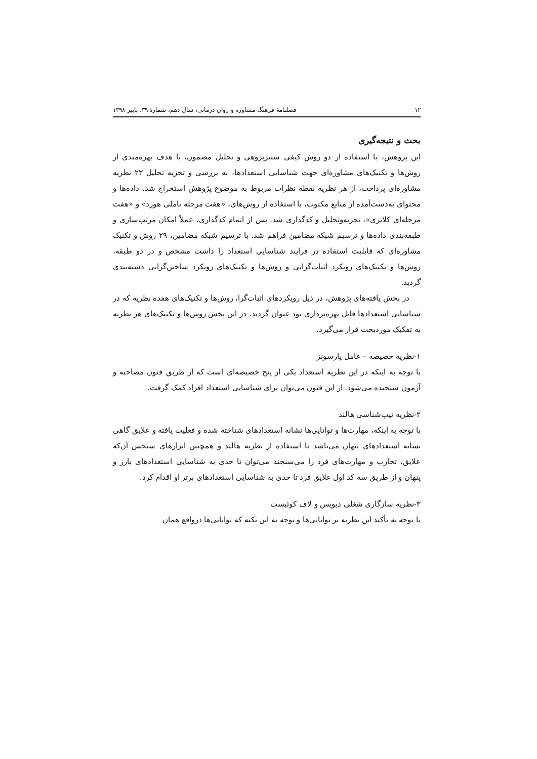۱۲ فصلنامهٔ فرهنگ مشاوره و روان درمانی، سال دهم، شمارهٔ ۳۹، پاییز ۱۳۹۸
بحث و نتیجه‌گیری
این پژوهش، با استفاده از دو روش کیفی سنتزپژوهی و تحلیل مضمون، با هدف بهره‌مندی از روش‌ها و تکنیک‌های مشاوره‌ای جهت شناسایی استعدادها، به بررسی و تجزیه تحلیل ۲۳ نظریه مشاوره‌ای پرداخت، از هر نظریه نقطه نظرات مربوط به موضوع پژوهش استخراج شد. داده‌ها و محتوای به‌دست‌آمده از منابع مکتوب، با استفاده از روش‌های، «هفت مرحله تاملی هورد» و «هفت مرحله‌ای کلایزی»، تجزیه‌وتحلیل و کدگذاری شد. پس از اتمام کدگذاری، عملاً امکان مرتب‌سازی و طبقه‌بندی داده‌ها و ترسیم شبکه مضامین فراهم شد. با ترسیم شبکه مضامین، ۲۹ روش و تکنیک مشاوره‌ای که قابلیت استفاده در فرایند شناسایی استعداد را داشت مشخص و در دو طبقه، روش‌ها و تکنیک‌های رویکرد اثبات‌گرایی و روش‌ها و تکنیک‌های رویکرد ساختن‌گرایی دسته‌بندی گردید.
در بخش یافته‌های پژوهش، در ذیل رویکردهای اثبات‌گرا، روش‌ها و تکنیک‌های هفده نظریه که در شناسایی استعدادها قابل بهره‌برداری بود عنوان گردید. در این بخش روش‌ها و تکنیک‌های هر نظریه به تفکیک موردبحث قرار می‌گیرد.
۱-نظریه خصیصه – عامل پارسونز
با توجه به اینکه در این نظریه استعداد یکی از پنج خصیصه‌ای است که از طریق فنون مصاحبه و آزمون سنجیده می‌شود. از این فنون می‌توان برای شناسایی استعداد افراد کمک گرفت.
۲-نظریه تیپ‌شناسی هالند
با توجه به اینکه، مهارت‌ها و توانایی‌ها نشانه استعدادهای شناخته شده و فعلیت یافته و علایق گاهی نشانه استعدادهای پنهان می‌باشد با استفاده از نظریه هالند و همچنین ابزارهای سنجش آن‌که علایق، تجارب و مهارت‌های فرد را می‌سنجند می‌توان تا حدی به شناسایی استعدادهای بارز و پنهان و از طریق سه کد اول علایق فرد تا حدی به شناسایی استعدادهای برتر او اقدام کرد.
۳-نظریه سازگاری شغلی دیویس و لاف کوئیست
با توجه به تأکید این نظریه بر توانایی‌ها و توجه به این نکته که توانایی‌ها درواقع همان